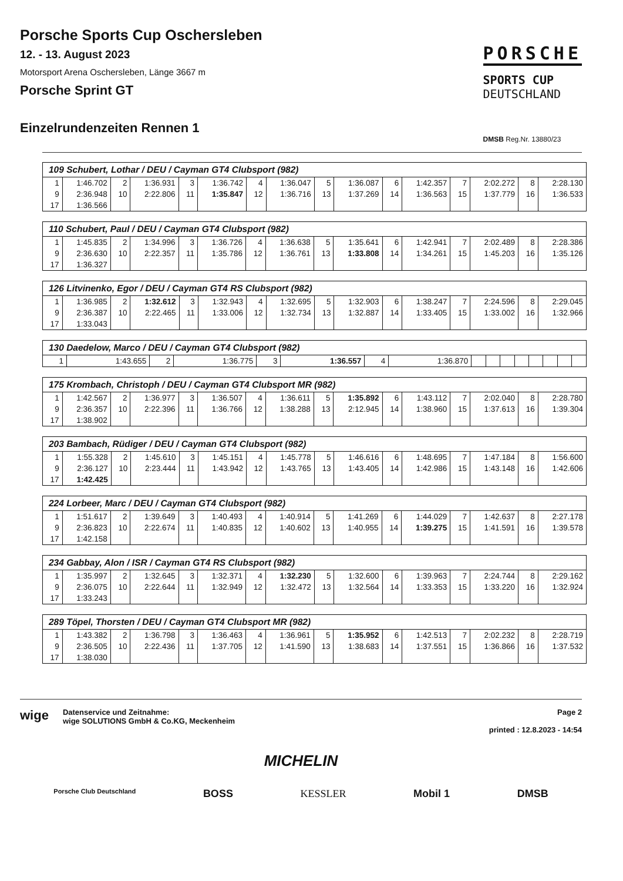Porsche Sports Cup Oschersleben
12. - 13. August 2023
Motorsport Arena Oschersleben, Länge 3667 m
Porsche Sprint GT
Einzelrundenzeiten Rennen 1
PORSCHE
SPORTS CUP
DEUTSCHLAND
DMSB Reg.Nr. 13880/23
| 109 Schubert, Lothar / DEU / Cayman GT4 Clubsport (982) | | | | | | | | | | | | | | | |
| 1 | 1:46.702 | 2 | 1:36.931 | 3 | 1:36.742 | 4 | 1:36.047 | 5 | 1:36.087 | 6 | 1:42.357 | 7 | 2:02.272 | 8 | 2:28.130 |
| 9 | 2:36.948 | 10 | 2:22.806 | 11 | 1:35.847 | 12 | 1:36.716 | 13 | 1:37.269 | 14 | 1:36.563 | 15 | 1:37.779 | 16 | 1:36.533 |
| 17 | 1:36.566 | | | | | | | | | | | | | | |
| 110 Schubert, Paul / DEU / Cayman GT4 Clubsport (982) | | | | | | | | | | | | | | | |
| 1 | 1:45.835 | 2 | 1:34.996 | 3 | 1:36.726 | 4 | 1:36.638 | 5 | 1:35.641 | 6 | 1:42.941 | 7 | 2:02.489 | 8 | 2:28.386 |
| 9 | 2:36.630 | 10 | 2:22.357 | 11 | 1:35.786 | 12 | 1:36.761 | 13 | 1:33.808 | 14 | 1:34.261 | 15 | 1:45.203 | 16 | 1:35.126 |
| 17 | 1:36.327 | | | | | | | | | | | | | | |
| 126 Litvinenko, Egor / DEU / Cayman GT4 RS Clubsport (982) | | | | | | | | | | | | | | | |
| 1 | 1:36.985 | 2 | 1:32.612 | 3 | 1:32.943 | 4 | 1:32.695 | 5 | 1:32.903 | 6 | 1:38.247 | 7 | 2:24.596 | 8 | 2:29.045 |
| 9 | 2:36.387 | 10 | 2:22.465 | 11 | 1:33.006 | 12 | 1:32.734 | 13 | 1:32.887 | 14 | 1:33.405 | 15 | 1:33.002 | 16 | 1:32.966 |
| 17 | 1:33.043 | | | | | | | | | | | | | | |
| 130 Daedelow, Marco / DEU / Cayman GT4 Clubsport (982) | | | | | | | | | | | | | | | |
| 1 | 1:43.655 | 2 | 1:36.775 | 3 | 1:36.557 | 4 | 1:36.870 | | | | | | | | |
| 175 Krombach, Christoph / DEU / Cayman GT4 Clubsport MR (982) | | | | | | | | | | | | | | | |
| 1 | 1:42.567 | 2 | 1:36.977 | 3 | 1:36.507 | 4 | 1:36.611 | 5 | 1:35.892 | 6 | 1:43.112 | 7 | 2:02.040 | 8 | 2:28.780 |
| 9 | 2:36.357 | 10 | 2:22.396 | 11 | 1:36.766 | 12 | 1:38.288 | 13 | 2:12.945 | 14 | 1:38.960 | 15 | 1:37.613 | 16 | 1:39.304 |
| 17 | 1:38.902 | | | | | | | | | | | | | | |
| 203 Bambach, Rüdiger / DEU / Cayman GT4 Clubsport (982) | | | | | | | | | | | | | | | |
| 1 | 1:55.328 | 2 | 1:45.610 | 3 | 1:45.151 | 4 | 1:45.778 | 5 | 1:46.616 | 6 | 1:48.695 | 7 | 1:47.184 | 8 | 1:56.600 |
| 9 | 2:36.127 | 10 | 2:23.444 | 11 | 1:43.942 | 12 | 1:43.765 | 13 | 1:43.405 | 14 | 1:42.986 | 15 | 1:43.148 | 16 | 1:42.606 |
| 17 | 1:42.425 | | | | | | | | | | | | | | |
| 224 Lorbeer, Marc / DEU / Cayman GT4 Clubsport (982) | | | | | | | | | | | | | | | |
| 1 | 1:51.617 | 2 | 1:39.649 | 3 | 1:40.493 | 4 | 1:40.914 | 5 | 1:41.269 | 6 | 1:44.029 | 7 | 1:42.637 | 8 | 2:27.178 |
| 9 | 2:36.823 | 10 | 2:22.674 | 11 | 1:40.835 | 12 | 1:40.602 | 13 | 1:40.955 | 14 | 1:39.275 | 15 | 1:41.591 | 16 | 1:39.578 |
| 17 | 1:42.158 | | | | | | | | | | | | | | |
| 234 Gabbay, Alon / ISR / Cayman GT4 RS Clubsport (982) | | | | | | | | | | | | | | | |
| 1 | 1:35.997 | 2 | 1:32.645 | 3 | 1:32.371 | 4 | 1:32.230 | 5 | 1:32.600 | 6 | 1:39.963 | 7 | 2:24.744 | 8 | 2:29.162 |
| 9 | 2:36.075 | 10 | 2:22.644 | 11 | 1:32.949 | 12 | 1:32.472 | 13 | 1:32.564 | 14 | 1:33.353 | 15 | 1:33.220 | 16 | 1:32.924 |
| 17 | 1:33.243 | | | | | | | | | | | | | | |
| 289 Töpel, Thorsten / DEU / Cayman GT4 Clubsport MR (982) | | | | | | | | | | | | | | | |
| 1 | 1:43.382 | 2 | 1:36.798 | 3 | 1:36.463 | 4 | 1:36.961 | 5 | 1:35.952 | 6 | 1:42.513 | 7 | 2:02.232 | 8 | 2:28.719 |
| 9 | 2:36.505 | 10 | 2:22.436 | 11 | 1:37.705 | 12 | 1:41.590 | 13 | 1:38.683 | 14 | 1:37.551 | 15 | 1:36.866 | 16 | 1:37.532 |
| 17 | 1:38.030 | | | | | | | | | | | | | | |
wige
Datenservice und Zeitnahme:
wige SOLUTIONS GmbH & Co.KG, Meckenheim
Page 2
printed : 12.8.2023 - 14:54
MICHELIN
Porsche Club Deutschland BOSS KESSLER Mobil 1 DMSB